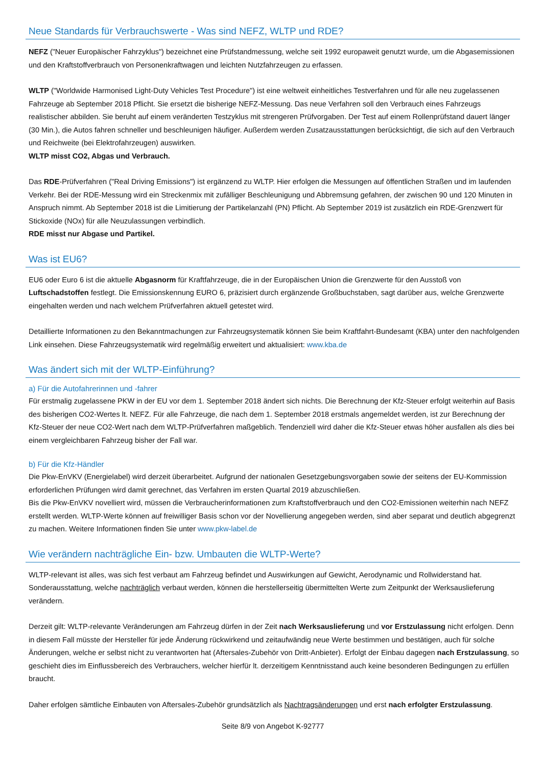Neue Standards für Verbrauchswerte - Was sind NEFZ, WLTP und RDE?
NEFZ ("Neuer Europäischer Fahrzyklus") bezeichnet eine Prüfstandmessung, welche seit 1992 europaweit genutzt wurde, um die Abgasemissionen und den Kraftstoffverbrauch von Personenkraftwagen und leichten Nutzfahrzeugen zu erfassen.
WLTP ("Worldwide Harmonised Light-Duty Vehicles Test Procedure") ist eine weltweit einheitliches Testverfahren und für alle neu zugelassenen Fahrzeuge ab September 2018 Pflicht. Sie ersetzt die bisherige NEFZ-Messung. Das neue Verfahren soll den Verbrauch eines Fahrzeugs realistischer abbilden. Sie beruht auf einem veränderten Testzyklus mit strengeren Prüfvorgaben. Der Test auf einem Rollenprüfstand dauert länger (30 Min.), die Autos fahren schneller und beschleunigen häufiger. Außerdem werden Zusatzausstattungen berücksichtigt, die sich auf den Verbrauch und Reichweite (bei Elektrofahrzeugen) auswirken.
WLTP misst CO2, Abgas und Verbrauch.
Das RDE-Prüfverfahren ("Real Driving Emissions") ist ergänzend zu WLTP. Hier erfolgen die Messungen auf öffentlichen Straßen und im laufenden Verkehr. Bei der RDE-Messung wird ein Streckenmix mit zufälliger Beschleunigung und Abbremsung gefahren, der zwischen 90 und 120 Minuten in Anspruch nimmt. Ab September 2018 ist die Limitierung der Partikelanzahl (PN) Pflicht. Ab September 2019 ist zusätzlich ein RDE-Grenzwert für Stickoxide (NOx) für alle Neuzulassungen verbindlich.
RDE misst nur Abgase und Partikel.
Was ist EU6?
EU6 oder Euro 6 ist die aktuelle Abgasnorm für Kraftfahrzeuge, die in der Europäischen Union die Grenzwerte für den Ausstoß von Luftschadstoffen festlegt. Die Emissionskennung EURO 6, präzisiert durch ergänzende Großbuchstaben, sagt darüber aus, welche Grenzwerte eingehalten werden und nach welchem Prüfverfahren aktuell getestet wird.
Detaillierte Informationen zu den Bekanntmachungen zur Fahrzeugsystematik können Sie beim Kraftfahrt-Bundesamt (KBA) unter den nachfolgenden Link einsehen. Diese Fahrzeugsystematik wird regelmäßig erweitert und aktualisiert: www.kba.de
Was ändert sich mit der WLTP-Einführung?
a) Für die Autofahrerinnen und -fahrer
Für erstmalig zugelassene PKW in der EU vor dem 1. September 2018 ändert sich nichts. Die Berechnung der Kfz-Steuer erfolgt weiterhin auf Basis des bisherigen CO2-Wertes lt. NEFZ. Für alle Fahrzeuge, die nach dem 1. September 2018 erstmals angemeldet werden, ist zur Berechnung der Kfz-Steuer der neue CO2-Wert nach dem WLTP-Prüfverfahren maßgeblich. Tendenziell wird daher die Kfz-Steuer etwas höher ausfallen als dies bei einem vergleichbaren Fahrzeug bisher der Fall war.
b) Für die Kfz-Händler
Die Pkw-EnVKV (Energielabel) wird derzeit überarbeitet. Aufgrund der nationalen Gesetzgebungsvorgaben sowie der seitens der EU-Kommission erforderlichen Prüfungen wird damit gerechnet, das Verfahren im ersten Quartal 2019 abzuschließen.
Bis die Pkw-EnVKV novelliert wird, müssen die Verbraucherinformationen zum Kraftstoffverbrauch und den CO2-Emissionen weiterhin nach NEFZ erstellt werden. WLTP-Werte können auf freiwilliger Basis schon vor der Novellierung angegeben werden, sind aber separat und deutlich abgegrenzt zu machen. Weitere Informationen finden Sie unter www.pkw-label.de
Wie verändern nachträgliche Ein- bzw. Umbauten die WLTP-Werte?
WLTP-relevant ist alles, was sich fest verbaut am Fahrzeug befindet und Auswirkungen auf Gewicht, Aerodynamic und Rollwiderstand hat. Sonderausstattung, welche nachträglich verbaut werden, können die herstellerseitig übermittelten Werte zum Zeitpunkt der Werksauslieferung verändern.
Derzeit gilt: WLTP-relevante Veränderungen am Fahrzeug dürfen in der Zeit nach Werksauslieferung und vor Erstzulassung nicht erfolgen. Denn in diesem Fall müsste der Hersteller für jede Änderung rückwirkend und zeitaufwändig neue Werte bestimmen und bestätigen, auch für solche Änderungen, welche er selbst nicht zu verantworten hat (Aftersales-Zubehör von Dritt-Anbieter). Erfolgt der Einbau dagegen nach Erstzulassung, so geschieht dies im Einflussbereich des Verbrauchers, welcher hierfür lt. derzeitigem Kenntnisstand auch keine besonderen Bedingungen zu erfüllen braucht.
Daher erfolgen sämtliche Einbauten von Aftersales-Zubehör grundsätzlich als Nachtragsänderungen und erst nach erfolgter Erstzulassung.
Seite 8/9 von Angebot K-92777